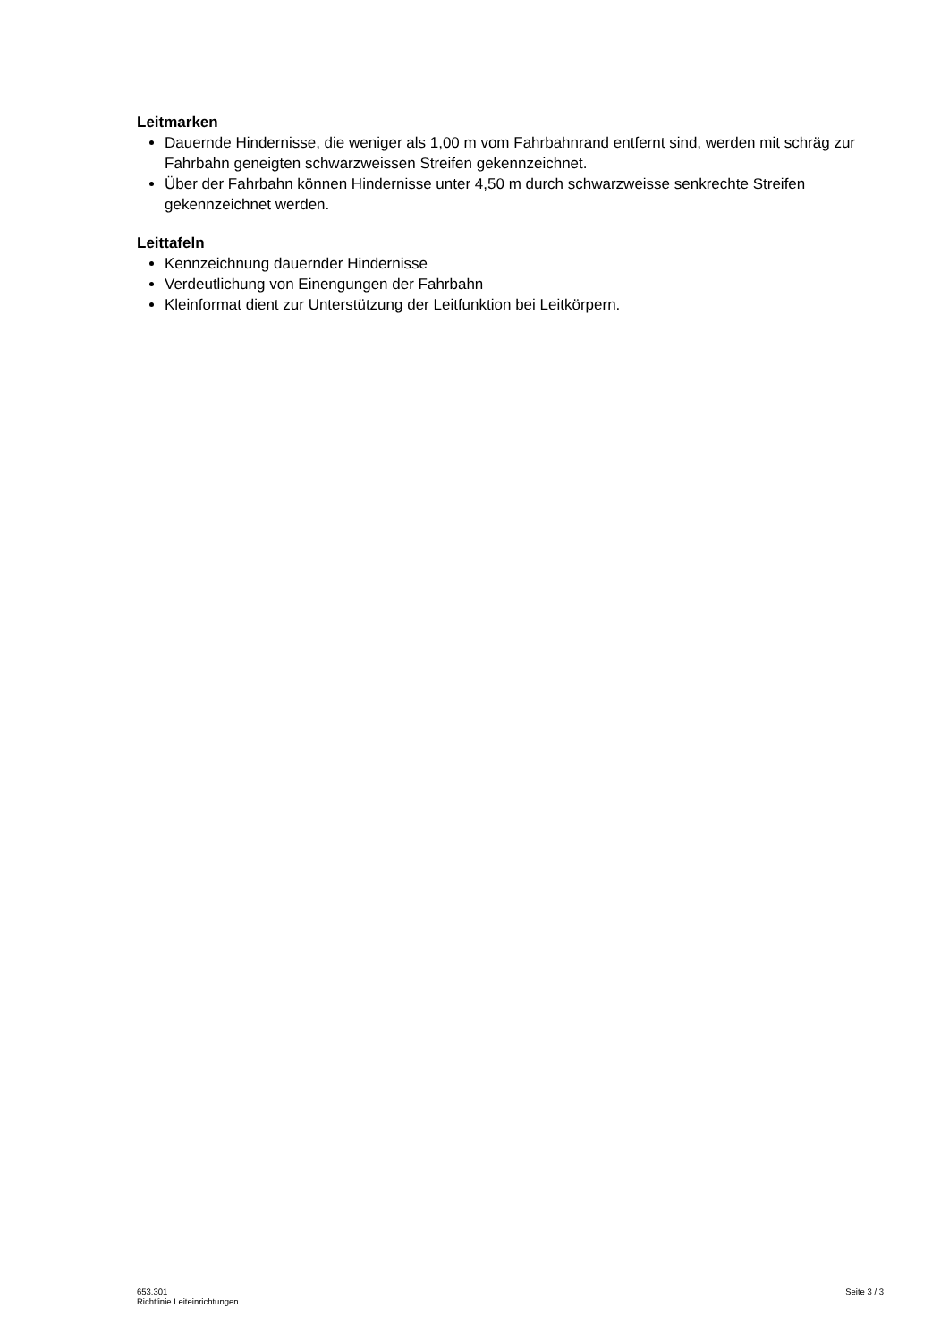Leitmarken
Dauernde Hindernisse, die weniger als 1,00 m vom Fahrbahnrand entfernt sind, werden mit schräg zur Fahrbahn geneigten schwarzweissen Streifen gekennzeichnet.
Über der Fahrbahn können Hindernisse unter 4,50 m durch schwarzweisse senkrechte Streifen gekennzeichnet werden.
Leittafeln
Kennzeichnung dauernder Hindernisse
Verdeutlichung von Einengungen der Fahrbahn
Kleinformat dient zur Unterstützung der Leitfunktion bei Leitkörpern.
653.301
Richtlinie Leiteinrichtungen
Seite 3 / 3